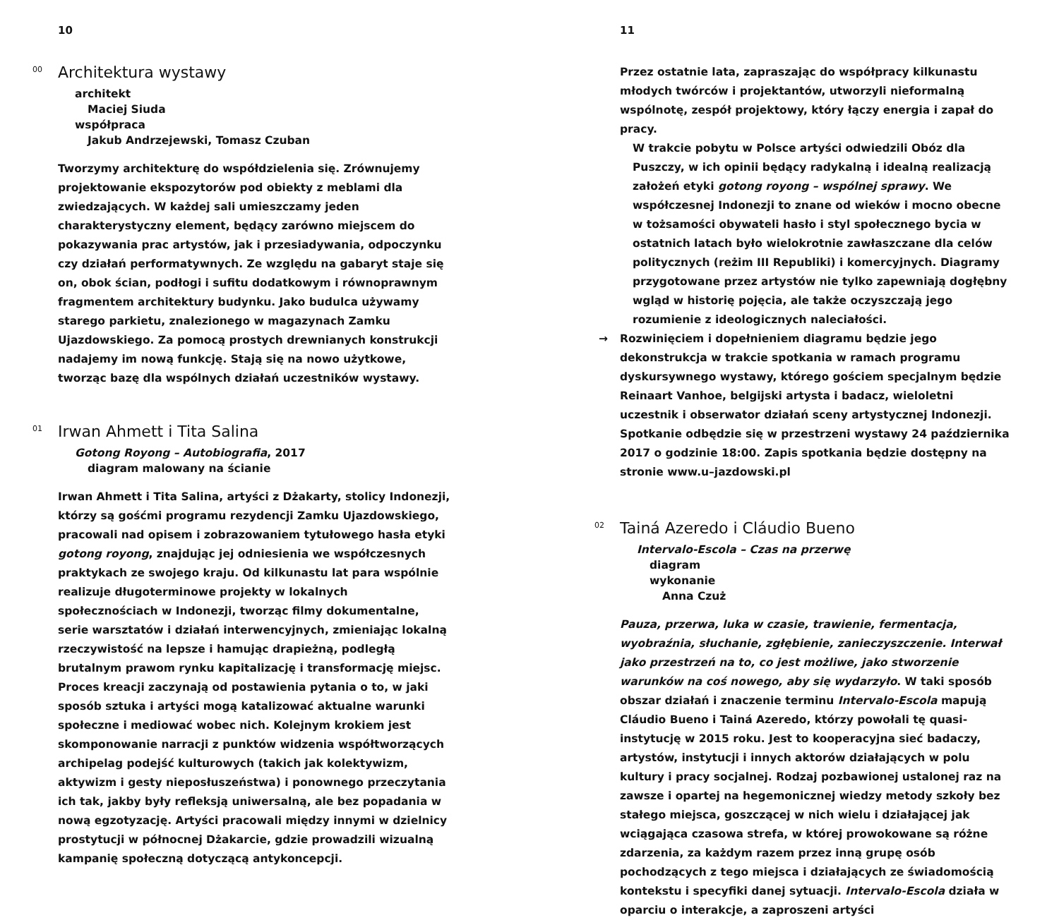10
<sup>00</sup> Architektura wystawy
architekt
Maciej Siuda
współpraca
Jakub Andrzejewski, Tomasz Czuban
Tworzymy architekturę do współdzielenia się. Zrównujemy projektowanie ekspozytorów pod obiekty z meblami dla zwiedzających. W każdej sali umieszczamy jeden charakterystyczny element, będący zarówno miejscem do pokazywania prac artystów, jak i przesiadywania, odpoczynku czy działań performatywnych. Ze względu na gabaryt staje się on, obok ścian, podłogi i sufitu dodatkowym i równoprawnym fragmentem architektury budynku. Jako budulca używamy starego parkietu, znalezionego w magazynach Zamku Ujazdowskiego. Za pomocą prostych drewnianych konstrukcji nadajemy im nową funkcję. Stają się na nowo użytkowe, tworząc bazę dla wspólnych działań uczestników wystawy.
<sup>01</sup> Irwan Ahmett i Tita Salina
Gotong Royong – Autobiografia, 2017
diagram malowany na ścianie
Irwan Ahmett i Tita Salina, artyści z Dżakarty, stolicy Indonezji, którzy są gośćmi programu rezydencji Zamku Ujazdowskiego, pracowali nad opisem i zobrazowaniem tytułowego hasła etyki gotong royong, znajdując jej odniesienia we współczesnych praktykach ze swojego kraju. Od kilkunastu lat para wspólnie realizuje długoterminowe projekty w lokalnych społecznościach w Indonezji, tworząc filmy dokumentalne, serie warsztatów i działań interwencyjnych, zmieniając lokalną rzeczywistość na lepsze i hamując drapieżną, podległą brutalnym prawom rynku kapitalizację i transformację miejsc. Proces kreacji zaczynają od postawienia pytania o to, w jaki sposób sztuka i artyści mogą katalizować aktualne warunki społeczne i mediować wobec nich. Kolejnym krokiem jest skomponowanie narracji z punktów widzenia współtworzących archipelag podejść kulturowych (takich jak kolektywizm, aktywizm i gesty nieposłuszeństwa) i ponownego przeczytania ich tak, jakby były refleksją uniwersalną, ale bez popadania w nową egzotyzację. Artyści pracowali między innymi w dzielnicy prostytucji w północnej Dżakarcie, gdzie prowadzili wizualną kampanię społeczną dotyczącą antykoncepcji.
11
Przez ostatnie lata, zapraszając do współpracy kilkunastu młodych twórców i projektantów, utworzyli nieformalną wspólnotę, zespół projektowy, który łączy energia i zapał do pracy.
W trakcie pobytu w Polsce artyści odwiedzili Obóz dla Puszczy, w ich opinii będący radykalną i idealną realizacją założeń etyki gotong royong – wspólnej sprawy. We współczesnej Indonezji to znane od wieków i mocno obecne w tożsamości obywateli hasło i styl społecznego bycia w ostatnich latach było wielokrotnie zawłaszczane dla celów politycznych (reżim III Republiki) i komercyjnych. Diagramy przygotowane przez artystów nie tylko zapewniają dogłębny wgląd w historię pojęcia, ale także oczyszczają jego rozumienie z ideologicznych naleciałości.
→ Rozwinięciem i dopełnieniem diagramu będzie jego dekonstrukcja w trakcie spotkania w ramach programu dyskursywnego wystawy, którego gościem specjalnym będzie Reinaart Vanhoe, belgijski artysta i badacz, wieloletni uczestnik i obserwator działań sceny artystycznej Indonezji. Spotkanie odbędzie się w przestrzeni wystawy 24 października 2017 o godzinie 18:00. Zapis spotkania będzie dostępny na stronie www.u–jazdowski.pl
<sup>02</sup> Tainá Azeredo i Cláudio Bueno
Intervalo-Escola – Czas na przerwę
diagram
wykonanie
Anna Czuż
Pauza, przerwa, luka w czasie, trawienie, fermentacja, wyobraźnia, słuchanie, zgłębienie, zanieczyszczenie. Interwał jako przestrzeń na to, co jest możliwe, jako stworzenie warunków na coś nowego, aby się wydarzyło. W taki sposób obszar działań i znaczenie terminu Intervalo-Escola mapują Cláudio Bueno i Tainá Azeredo, którzy powołali tę quasi-instytucję w 2015 roku. Jest to kooperacyjna sieć badaczy, artystów, instytucji i innych aktorów działających w polu kultury i pracy socjalnej. Rodzaj pozbawionej ustalonej raz na zawsze i opartej na hegemonicznej wiedzy metody szkoły bez stałego miejsca, goszczącej w nich wielu i działającej jak wciągająca czasowa strefa, w której prowokowane są różne zdarzenia, za każdym razem przez inną grupę osób pochodzących z tego miejsca i działających ze świadomością kontekstu i specyfiki danej sytuacji. Intervalo-Escola działa w oparciu o interakcje, a zaproszeni artyści